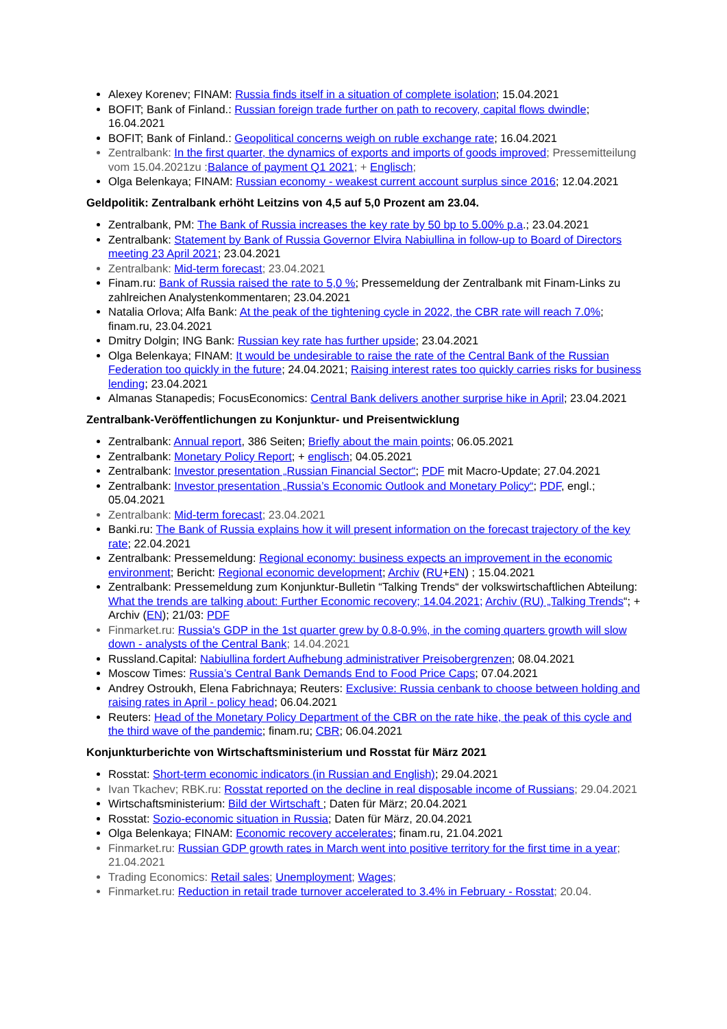Alexey Korenev; FINAM: Russia finds itself in a situation of complete isolation; 15.04.2021
BOFIT; Bank of Finland.: Russian foreign trade further on path to recovery, capital flows dwindle; 16.04.2021
BOFIT; Bank of Finland.: Geopolitical concerns weigh on ruble exchange rate; 16.04.2021
Zentralbank: In the first quarter, the dynamics of exports and imports of goods improved; Pressemitteilung vom 15.04.2021zu :Balance of payment Q1 2021; + Englisch;
Olga Belenkaya; FINAM: Russian economy - weakest current account surplus since 2016; 12.04.2021
Geldpolitik: Zentralbank erhöht Leitzins von 4,5 auf 5,0 Prozent am 23.04.
Zentralbank, PM: The Bank of Russia increases the key rate by 50 bp to 5.00% p.a.; 23.04.2021
Zentralbank: Statement by Bank of Russia Governor Elvira Nabiullina in follow-up to Board of Directors meeting 23 April 2021; 23.04.2021
Zentralbank: Mid-term forecast; 23.04.2021
Finam.ru: Bank of Russia raised the rate to 5,0 %; Pressemeldung der Zentralbank mit Finam-Links zu zahlreichen Analystenkommentaren; 23.04.2021
Natalia Orlova; Alfa Bank: At the peak of the tightening cycle in 2022, the CBR rate will reach 7.0%; finam.ru, 23.04.2021
Dmitry Dolgin; ING Bank: Russian key rate has further upside; 23.04.2021
Olga Belenkaya; FINAM: It would be undesirable to raise the rate of the Central Bank of the Russian Federation too quickly in the future; 24.04.2021; Raising interest rates too quickly carries risks for business lending; 23.04.2021
Almanas Stanapedis; FocusEconomics: Central Bank delivers another surprise hike in April; 23.04.2021
Zentralbank-Veröffentlichungen zu Konjunktur- und Preisentwicklung
Zentralbank: Annual report, 386 Seiten; Briefly about the main points; 06.05.2021
Zentralbank: Monetary Policy Report; + englisch; 04.05.2021
Zentralbank: Investor presentation „Russian Financial Sector“; PDF mit Macro-Update; 27.04.2021
Zentralbank: Investor presentation „Russia’s Economic Outlook and Monetary Policy“; PDF, engl.; 05.04.2021
Zentralbank: Mid-term forecast; 23.04.2021
Banki.ru: The Bank of Russia explains how it will present information on the forecast trajectory of the key rate; 22.04.2021
Zentralbank: Pressemeldung: Regional economy: business expects an improvement in the economic environment; Bericht: Regional economic development; Archiv (RU+EN) ; 15.04.2021
Zentralbank: Pressemeldung zum Konjunktur-Bulletin “Talking Trends“ der volkswirtschaftlichen Abteilung: What the trends are talking about: Further Economic recovery; 14.04.2021; Archiv (RU) „Talking Trends“; + Archiv (EN); 21/03: PDF
Finmarket.ru: Russia's GDP in the 1st quarter grew by 0.8-0.9%, in the coming quarters growth will slow down - analysts of the Central Bank; 14.04.2021
Russland.Capital: Nabiullina fordert Aufhebung administrativer Preisobergrenzen; 08.04.2021
Moscow Times: Russia’s Central Bank Demands End to Food Price Caps; 07.04.2021
Andrey Ostroukh, Elena Fabrichnaya; Reuters: Exclusive: Russia cenbank to choose between holding and raising rates in April - policy head; 06.04.2021
Reuters: Head of the Monetary Policy Department of the CBR on the rate hike, the peak of this cycle and the third wave of the pandemic; finam.ru; CBR; 06.04.2021
Konjunkturberichte von Wirtschaftsministerium und Rosstat für März 2021
Rosstat: Short-term economic indicators (in Russian and English); 29.04.2021
Ivan Tkachev; RBK.ru: Rosstat reported on the decline in real disposable income of Russians; 29.04.2021
Wirtschaftsministerium: Bild der Wirtschaft ; Daten für März; 20.04.2021
Rosstat: Sozio-economic situation in Russia; Daten für März, 20.04.2021
Olga Belenkaya; FINAM: Economic recovery accelerates; finam.ru, 21.04.2021
Finmarket.ru: Russian GDP growth rates in March went into positive territory for the first time in a year; 21.04.2021
Trading Economics: Retail sales; Unemployment; Wages;
Finmarket.ru: Reduction in retail trade turnover accelerated to 3.4% in February - Rosstat; 20.04.